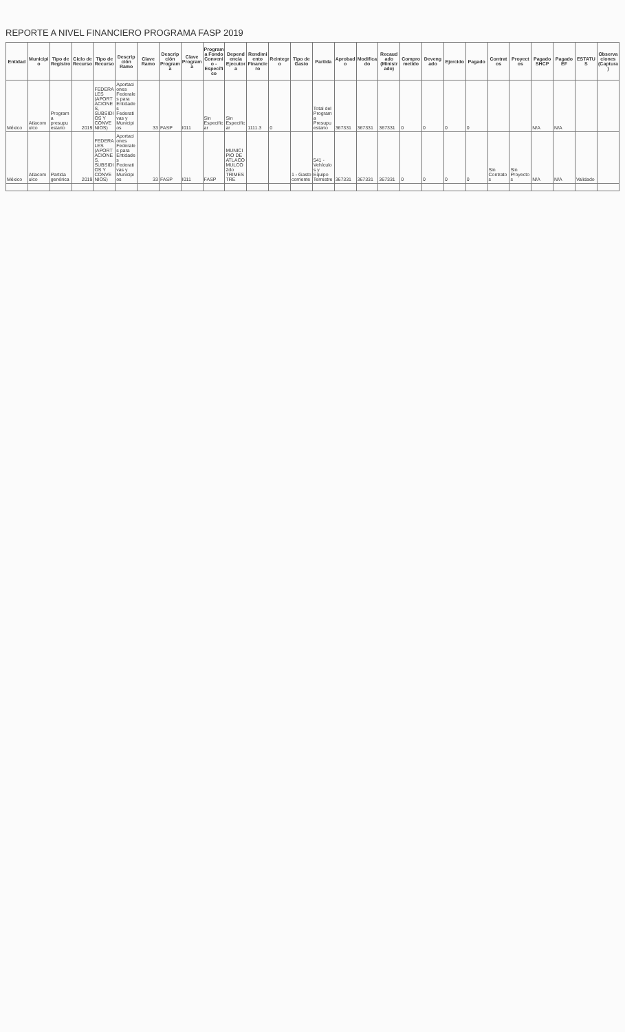REPORTE A NIVEL FINANCIERO PROGRAMA FASP 2019
| Entidad | Municipio | Tipo de Registro | Ciclo de Recurso | Tipo de Recurso | Descripción Ramo | Clave Ramo | Descripción Programa | Clave Programa | Programa Fondo Convenio - Específico | Dependencia Ejecutora | Rendimiento Financiero | Reintegro | Tipo de Gasto | Partida | Aprobado | Modificado | Recaudado (Ministrado) | Comprometido | Devengado | Ejercido | Pagado | Contratos | Proyectos | Pagado SHCP | Pagado EF | ESTATUS | Observaciones (Captura) |
| --- | --- | --- | --- | --- | --- | --- | --- | --- | --- | --- | --- | --- | --- | --- | --- | --- | --- | --- | --- | --- | --- | --- | --- | --- | --- | --- | --- |
| México | Atlacomulco | Programa presupuestario | 2019 | FEDERALES (APORTACIONES, SUBSIDIOS Y CONVENIOS) | Aportaciones Federales para Entidades Federativas y Municipios | 33 | FASP | I011 | Sin Especificar | Sin Especificar | 1111.3 | 0 | | Total del Programa Presupuestario | 367331 | 367331 | 367331 | 0 | 0 | 0 | 0 | | | N/A | N/A | | |
| México | Atlacomulco | Partida genérica | 2019 | FEDERALES (APORTACIONES, SUBSIDIOS Y CONVENIOS) | Aportaciones Federales para Entidades Federativas y Municipios | 33 | FASP | I011 | FASP | MUNICIPIO DE ATLACOMULCO 2do TRIMESTRE | | | 1 - Gasto corriente | 541 - Vehículos y Equipo Terrestre | 367331 | 367331 | 367331 | 0 | 0 | 0 | 0 | Sin Contratos | Sin Proyectos | N/A | N/A | Validado | |